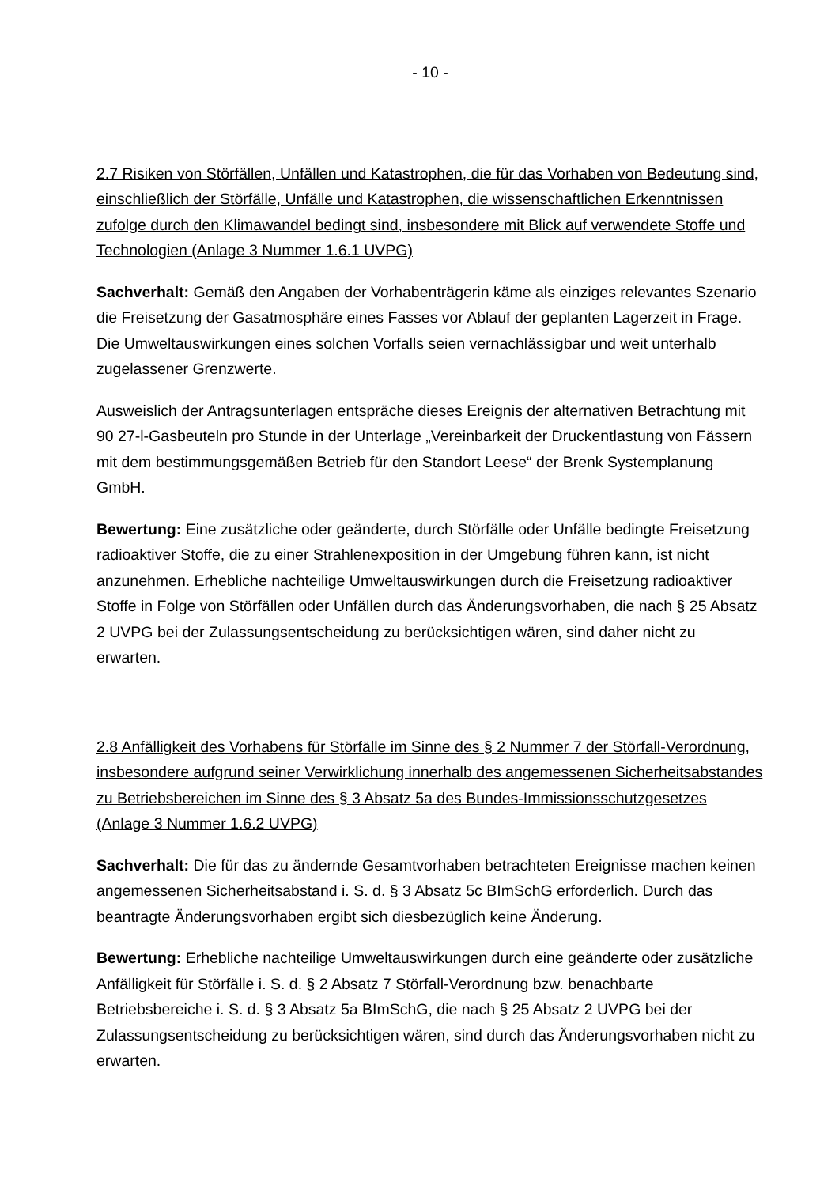- 10 -
2.7 Risiken von Störfällen, Unfällen und Katastrophen, die für das Vorhaben von Bedeutung sind, einschließlich der Störfälle, Unfälle und Katastrophen, die wissenschaftlichen Erkenntnissen zufolge durch den Klimawandel bedingt sind, insbesondere mit Blick auf verwendete Stoffe und Technologien (Anlage 3 Nummer 1.6.1 UVPG)
Sachverhalt: Gemäß den Angaben der Vorhabenträgerin käme als einziges relevantes Szenario die Freisetzung der Gasatmosphäre eines Fasses vor Ablauf der geplanten Lagerzeit in Frage. Die Umweltauswirkungen eines solchen Vorfalls seien vernachlässigbar und weit unterhalb zugelassener Grenzwerte.
Ausweislich der Antragsunterlagen entspräche dieses Ereignis der alternativen Betrachtung mit 90 27-l-Gasbeuteln pro Stunde in der Unterlage „Vereinbarkeit der Druckentlastung von Fässern mit dem bestimmungsgemäßen Betrieb für den Standort Leese“ der Brenk Systemplanung GmbH.
Bewertung: Eine zusätzliche oder geänderte, durch Störfälle oder Unfälle bedingte Freisetzung radioaktiver Stoffe, die zu einer Strahlenexposition in der Umgebung führen kann, ist nicht anzunehmen. Erhebliche nachteilige Umweltauswirkungen durch die Freisetzung radioaktiver Stoffe in Folge von Störfällen oder Unfällen durch das Änderungsvorhaben, die nach § 25 Absatz 2 UVPG bei der Zulassungsentscheidung zu berücksichtigen wären, sind daher nicht zu erwarten.
2.8 Anfälligkeit des Vorhabens für Störfälle im Sinne des § 2 Nummer 7 der Störfall-Verordnung, insbesondere aufgrund seiner Verwirklichung innerhalb des angemessenen Sicherheitsabstandes zu Betriebsbereichen im Sinne des § 3 Absatz 5a des Bundes-Immissionsschutzgesetzes (Anlage 3 Nummer 1.6.2 UVPG)
Sachverhalt: Die für das zu ändernde Gesamtvorhaben betrachteten Ereignisse machen keinen angemessenen Sicherheitsabstand i. S. d. § 3 Absatz 5c BImSchG erforderlich. Durch das beantragte Änderungsvorhaben ergibt sich diesbezüglich keine Änderung.
Bewertung: Erhebliche nachteilige Umweltauswirkungen durch eine geänderte oder zusätzliche Anfälligkeit für Störfälle i. S. d. § 2 Absatz 7 Störfall-Verordnung bzw. benachbarte Betriebsbereiche i. S. d. § 3 Absatz 5a BImSchG, die nach § 25 Absatz 2 UVPG bei der Zulassungsentscheidung zu berücksichtigen wären, sind durch das Änderungsvorhaben nicht zu erwarten.